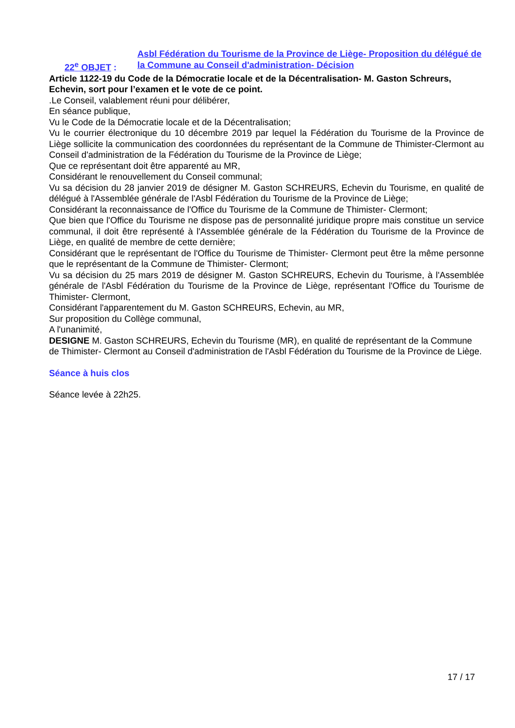22<sup>e</sup> OBJET :
Asbl Fédération du Tourisme de la Province de Liège- Proposition du délégué de la Commune au Conseil d'administration- Décision
Article 1122-19 du Code de la Démocratie locale et de la Décentralisation- M. Gaston Schreurs, Echevin, sort pour l’examen et le vote de ce point.
.Le Conseil, valablement réuni pour délibérer,
En séance publique,
Vu le Code de la Démocratie locale et de la Décentralisation;
Vu le courrier électronique du 10 décembre 2019 par lequel la Fédération du Tourisme de la Province de Liège sollicite la communication des coordonnées du représentant de la Commune de Thimister-Clermont au Conseil d'administration de la Fédération du Tourisme de la Province de Liège;
Que ce représentant doit être apparenté au MR,
Considérant le renouvellement du Conseil communal;
Vu sa décision du 28 janvier 2019 de désigner M. Gaston SCHREURS, Echevin du Tourisme, en qualité de délégué à l'Assemblée générale de l'Asbl Fédération du Tourisme de la Province de Liège;
Considérant la reconnaissance de l'Office du Tourisme de la Commune de Thimister- Clermont;
Que bien que l'Office du Tourisme ne dispose pas de personnalité juridique propre mais constitue un service communal, il doit être représenté à l'Assemblée générale de la Fédération du Tourisme de la Province de Liège, en qualité de membre de cette dernière;
Considérant que le représentant de l'Office du Tourisme de Thimister- Clermont peut être la même personne que le représentant de la Commune de Thimister- Clermont;
Vu sa décision du 25 mars 2019 de désigner M. Gaston SCHREURS, Echevin du Tourisme, à l'Assemblée générale de l'Asbl Fédération du Tourisme de la Province de Liège, représentant l'Office du Tourisme de Thimister- Clermont,
Considérant l'apparentement du M. Gaston SCHREURS, Echevin, au MR,
Sur proposition du Collège communal,
A l'unanimité,
DESIGNE M. Gaston SCHREURS, Echevin du Tourisme (MR), en qualité de représentant de la Commune de Thimister- Clermont au Conseil d'administration de l'Asbl Fédération du Tourisme de la Province de Liège.
Séance à huis clos
Séance levée à 22h25.
17 / 17